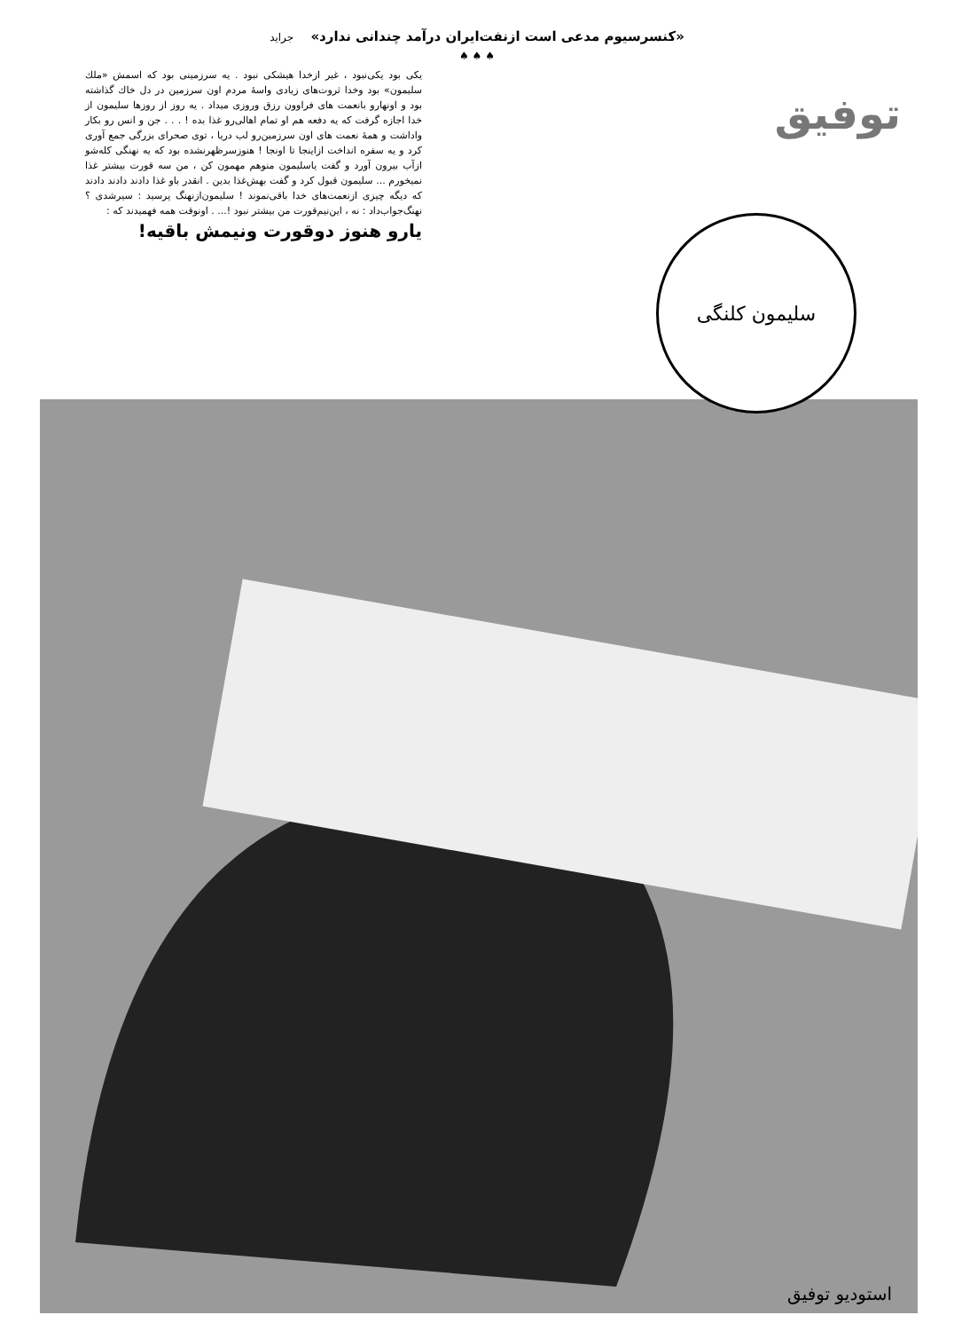«کنسرسیوم مدعی است ازنفت‌ایران درآمد چندانی ندارد» جراید
♠ ♠ ♠
یکی بود یکی‌نبود ، غیر ازخدا هیشکی نبود . یه سرزمینی بود که اسمش «ملك سلیمون» بود وخدا ثروت‌های زیادی واسهٔ مردم اون سرزمین در دل خاك گذاشته بود و اونهارو بانعمت های فراوون رزق وروزی میداد . یه روز از روزها سلیمون از خدا اجازه گرفت که یه دفعه هم او تمام اهالی‌رو غذا بده ! . . . جن و انس رو بکار واداشت و همهٔ نعمت های اون سرزمین‌رو لب دریا ، توی صحرای بزرگی جمع آوری کرد و یه سفره انداخت ازاینجا تا اونجا ! هنوزسرظهرنشده بود که یه نهنگی کله‌شو ازآب بیرون آورد و گفت یاسلیمون منوهم مهمون کن ، من سه قورت بیشتر غذا نمیخورم ... سلیمون قبول کرد و گفت بهش‌غذا بدین . انقدر باو غذا دادند دادند دادند که دیگه چیزی ازنعمت‌های خدا باقی‌نموند ! سلیمون‌ازنهنگ پرسید : سیرشدی ؟ نهنگ‌جواب‌داد : نه ، این‌نیم‌قورت من بیشتر نبود !... . اونوقت همه فهمیدند که :
یارو هنوز دوقورت ونیمش باقیه!
توفیق
سلیمون کلنگی
استودیو توفیق